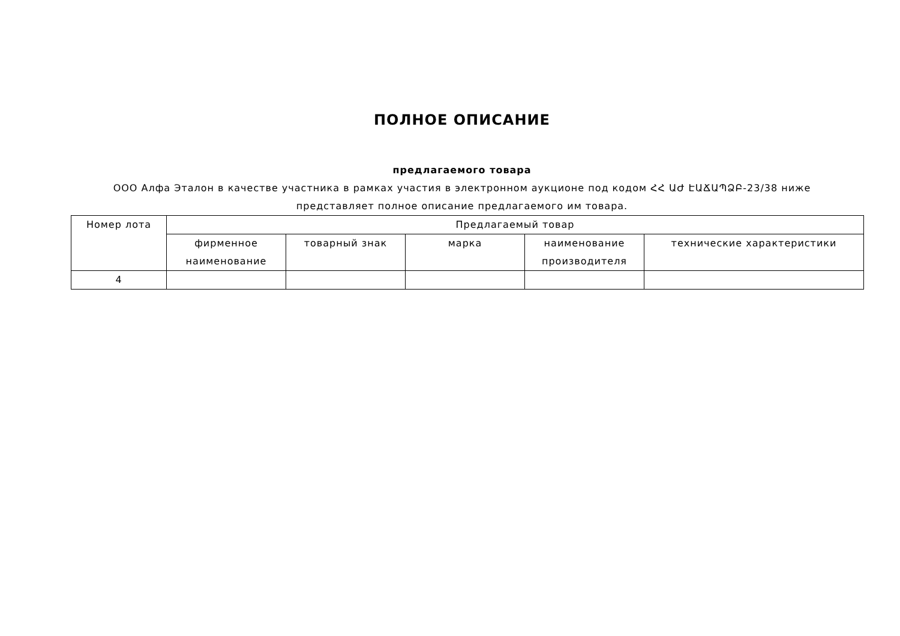ПОЛНОЕ ОПИСАНИЕ
предлагаемого товара
ООО Алфа Эталон в качестве участника в рамках участия в электронном аукционе под кодом ՀՀ ԱԺ ԷԱՃԱՊՁԲ-23/38 ниже представляет полное описание предлагаемого им товара.
| Номер лота | Предлагаемый товар | | | | |
| --- | --- | --- | --- | --- | --- |
| | фирменное наименование | товарный знак | марка | наименование производителя | технические характеристики |
| 4 | | | | | |